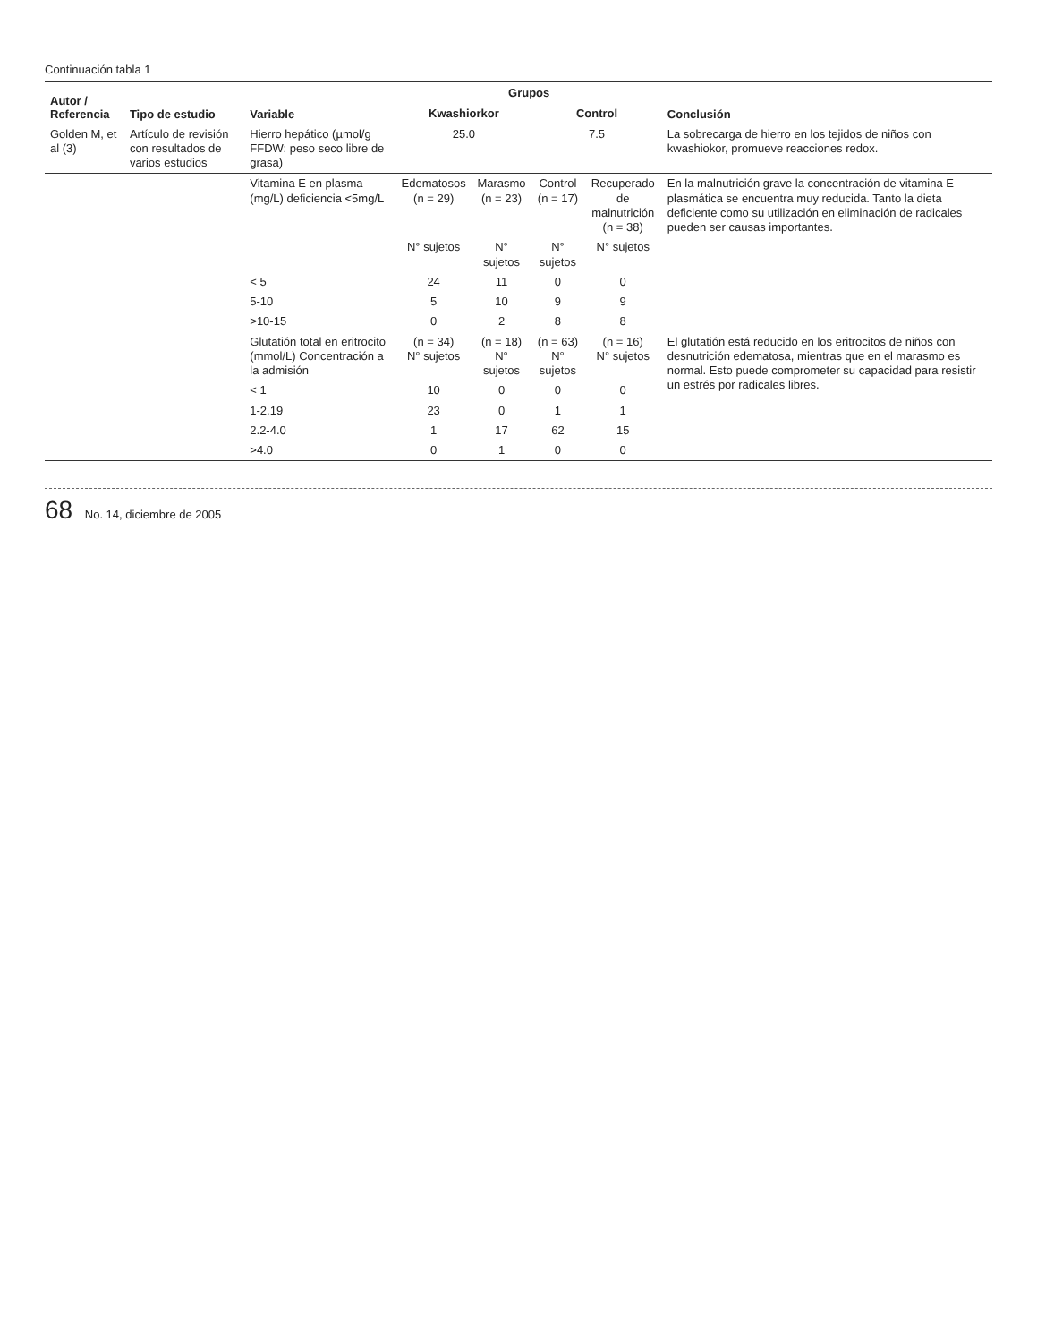Continuación tabla 1
| Autor / Referencia | Tipo de estudio | Variable | Grupos | | | | Conclusión |
| --- | --- | --- | --- | --- | --- | --- | --- |
| | | | Kwashiorkor | | Control | | |
| Golden M, et al (3) | Artículo de revisión con resultados de varios estudios | Hierro hepático (µmol/g FFDW: peso seco libre de grasa) | 25.0 | | 7.5 | | La sobrecarga de hierro en los tejidos de niños con kwashiokor, promueve reacciones redox. |
| | | Vitamina E en plasma (mg/L) deficiencia <5mg/L | Edematosos (n = 29) | Marasmo (n = 23) | Control (n = 17) | Recuperado de malnutrición (n = 38) | En la malnutrición grave la concentración de vitamina E plasmática se encuentra muy reducida. Tanto la dieta deficiente como su utilización en eliminación de radicales pueden ser causas importantes. |
| | | | N° sujetos | N° sujetos | N° sujetos | N° sujetos | |
| | | < 5 | 24 | 11 | 0 | 0 | |
| | | 5-10 | 5 | 10 | 9 | 9 | |
| | | >10-15 | 0 | 2 | 8 | 8 | |
| | | Glutatión total en eritrocito (mmol/L) Concentración a la admisión | (n = 34) N° sujetos | (n = 18) N° sujetos | (n = 63) N° sujetos | (n = 16) N° sujetos | El glutatión está reducido en los eritrocitos de niños con desnutrición edematosa, mientras que en el marasmo es normal. Esto puede comprometer su capacidad para resistir un estrés por radicales libres. |
| | | < 1 | 10 | 0 | 0 | 0 | |
| | | 1-2.19 | 23 | 0 | 1 | 1 | |
| | | 2.2-4.0 | 1 | 17 | 62 | 15 | |
| | | >4.0 | 0 | 1 | 0 | 0 | |
68 No. 14, diciembre de 2005